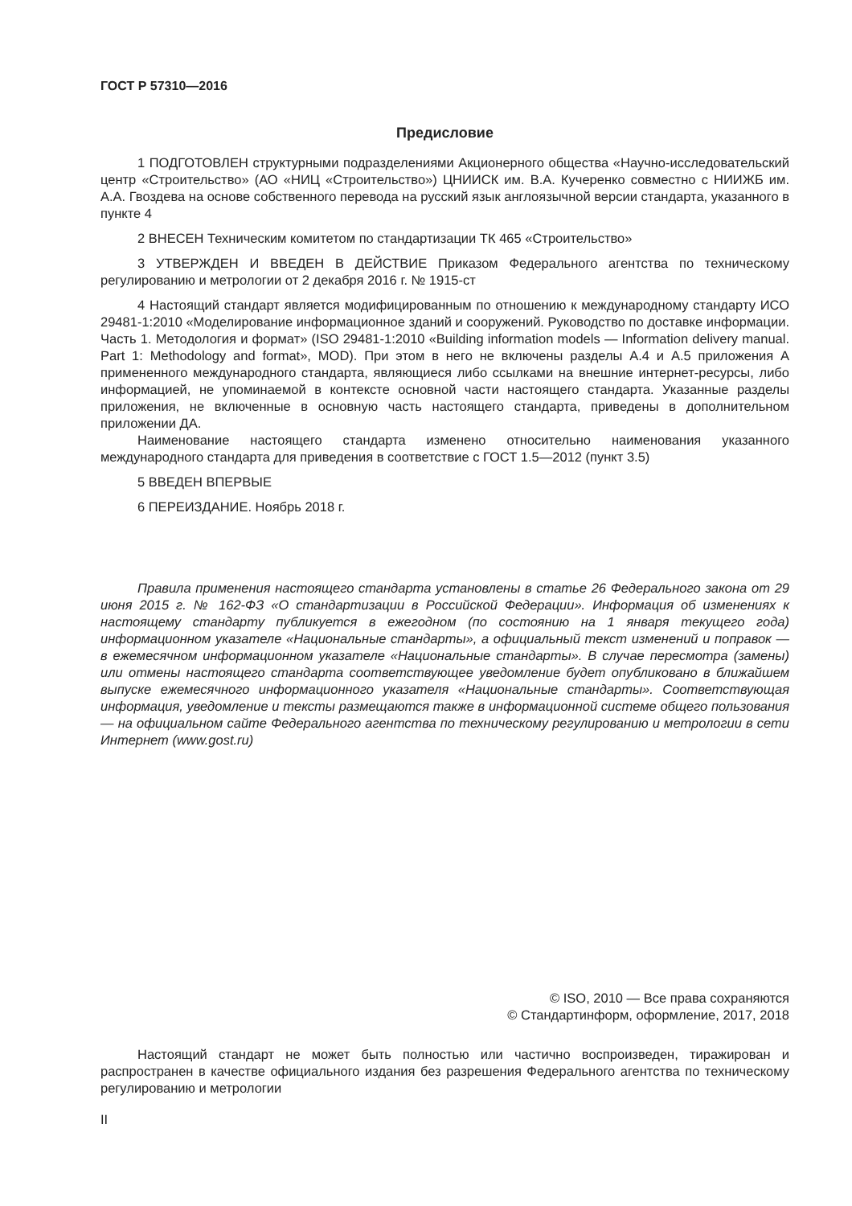ГОСТ Р 57310—2016
Предисловие
1 ПОДГОТОВЛЕН структурными подразделениями Акционерного общества «Научно-исследовательский центр «Строительство» (АО «НИЦ «Строительство») ЦНИИСК им. В.А. Кучеренко совместно с НИИЖБ им. А.А. Гвоздева на основе собственного перевода на русский язык англоязычной версии стандарта, указанного в пункте 4
2 ВНЕСЕН Техническим комитетом по стандартизации ТК 465 «Строительство»
3 УТВЕРЖДЕН И ВВЕДЕН В ДЕЙСТВИЕ Приказом Федерального агентства по техническому регулированию и метрологии от 2 декабря 2016 г. № 1915-ст
4 Настоящий стандарт является модифицированным по отношению к международному стандарту ИСО 29481-1:2010 «Моделирование информационное зданий и сооружений. Руководство по доставке информации. Часть 1. Методология и формат» (ISO 29481-1:2010 «Building information models — Information delivery manual. Part 1: Methodology and format», MOD). При этом в него не включены разделы А.4 и А.5 приложения А примененного международного стандарта, являющиеся либо ссылками на внешние интернет-ресурсы, либо информацией, не упоминаемой в контексте основной части настоящего стандарта. Указанные разделы приложения, не включенные в основную часть настоящего стандарта, приведены в дополнительном приложении ДА.
Наименование настоящего стандарта изменено относительно наименования указанного международного стандарта для приведения в соответствие с ГОСТ 1.5—2012 (пункт 3.5)
5 ВВЕДЕН ВПЕРВЫЕ
6 ПЕРЕИЗДАНИЕ. Ноябрь 2018 г.
Правила применения настоящего стандарта установлены в статье 26 Федерального закона от 29 июня 2015 г. № 162-ФЗ «О стандартизации в Российской Федерации». Информация об изменениях к настоящему стандарту публикуется в ежегодном (по состоянию на 1 января текущего года) информационном указателе «Национальные стандарты», а официальный текст изменений и поправок — в ежемесячном информационном указателе «Национальные стандарты». В случае пересмотра (замены) или отмены настоящего стандарта соответствующее уведомление будет опубликовано в ближайшем выпуске ежемесячного информационного указателя «Национальные стандарты». Соответствующая информация, уведомление и тексты размещаются также в информационной системе общего пользования — на официальном сайте Федерального агентства по техническому регулированию и метрологии в сети Интернет (www.gost.ru)
© ISO, 2010 — Все права сохраняются
© Стандартинформ, оформление, 2017, 2018
Настоящий стандарт не может быть полностью или частично воспроизведен, тиражирован и распространен в качестве официального издания без разрешения Федерального агентства по техническому регулированию и метрологии
II